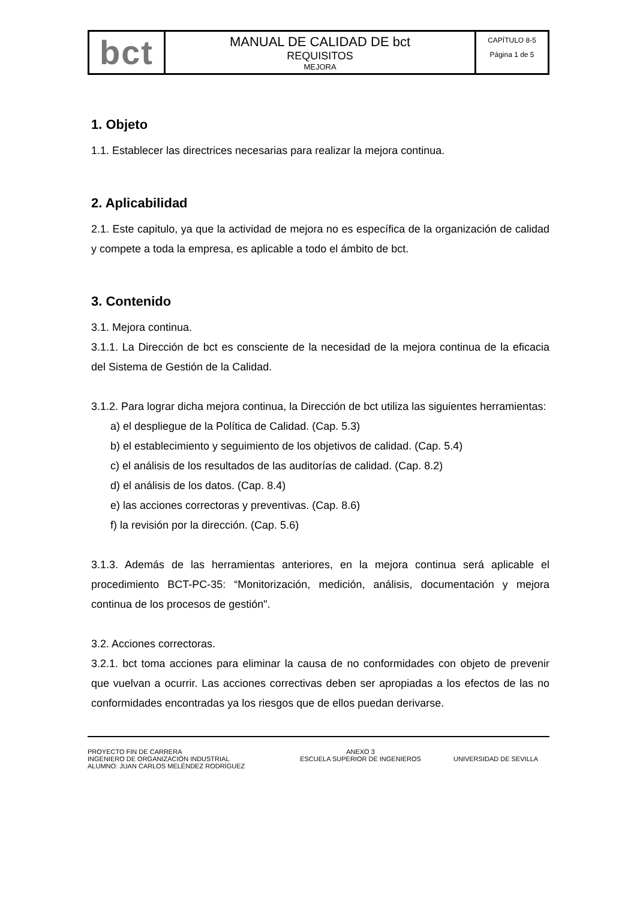| bct | MANUAL DE CALIDAD DE bct REQUISITOS MEJORA | CAPÍTULO 8-5 Página 1 de 5 |
1. Objeto
1.1. Establecer las directrices necesarias para realizar la mejora continua.
2. Aplicabilidad
2.1. Este capitulo, ya que la actividad de mejora no es específica de la organización de calidad y compete a toda la empresa, es aplicable a todo el ámbito de bct.
3. Contenido
3.1. Mejora continua.
3.1.1. La Dirección de bct es consciente de la necesidad de la mejora continua de la eficacia del Sistema de Gestión de la Calidad.
3.1.2. Para lograr dicha mejora continua, la Dirección de bct utiliza las siguientes herramientas:
a) el despliegue de la Política de Calidad. (Cap. 5.3)
b) el establecimiento y seguimiento de los objetivos de calidad. (Cap. 5.4)
c) el análisis de los resultados de las auditorías de calidad. (Cap. 8.2)
d) el análisis de los datos. (Cap. 8.4)
e) las acciones correctoras y preventivas. (Cap. 8.6)
f) la revisión por la dirección. (Cap. 5.6)
3.1.3. Además de las herramientas anteriores, en la mejora continua será aplicable el procedimiento BCT-PC-35: “Monitorización, medición, análisis, documentación y mejora continua de los procesos de gestión".
3.2. Acciones correctoras.
3.2.1. bct toma acciones para eliminar la causa de no conformidades con objeto de prevenir que vuelvan a ocurrir. Las acciones correctivas deben ser apropiadas a los efectos de las no conformidades encontradas ya los riesgos que de ellos puedan derivarse.
PROYECTO FIN DE CARRERA
INGENIERO DE ORGANIZACIÓN INDUSTRIAL
ALUMNO: JUAN CARLOS MELÉNDEZ RODRÍGUEZ
ANEXO 3
ESCUELA SUPERIOR DE INGENIEROS
UNIVERSIDAD DE SEVILLA